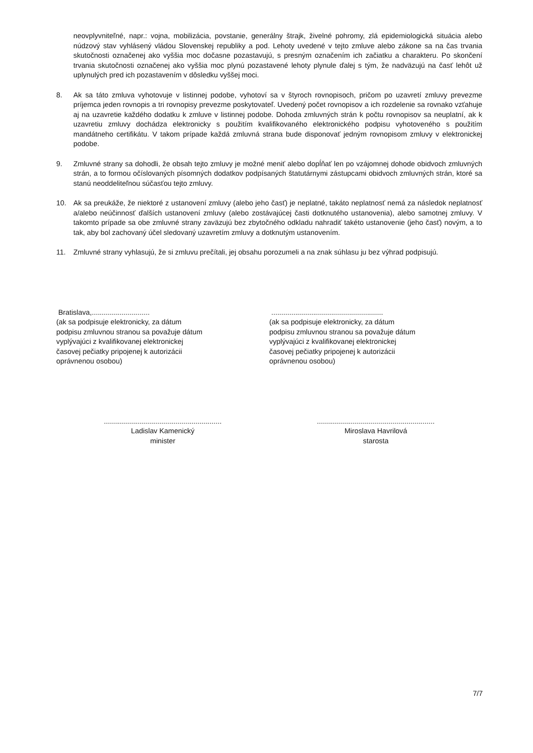neovplyvniteľné, napr.: vojna, mobilizácia, povstanie, generálny štrajk, živelné pohromy, zlá epidemiologická situácia alebo núdzový stav vyhlásený vládou Slovenskej republiky a pod. Lehoty uvedené v tejto zmluve alebo zákone sa na čas trvania skutočnosti označenej ako vyššia moc dočasne pozastavujú, s presným označením ich začiatku a charakteru. Po skončení trvania skutočnosti označenej ako vyššia moc plynú pozastavené lehoty plynule ďalej s tým, že nadväzujú na časť lehôt už uplynulých pred ich pozastavením v dôsledku vyššej moci.
8. Ak sa táto zmluva vyhotovuje v listinnej podobe, vyhotoví sa v štyroch rovnopisoch, pričom po uzavretí zmluvy prevezme príjemca jeden rovnopis a tri rovnopisy prevezme poskytovateľ. Uvedený počet rovnopisov a ich rozdelenie sa rovnako vzťahuje aj na uzavretie každého dodatku k zmluve v listinnej podobe. Dohoda zmluvných strán k počtu rovnopisov sa neuplatní, ak k uzavretiu zmluvy dochádza elektronicky s použitím kvalifikovaného elektronického podpisu vyhotoveného s použitím mandátneho certifikátu. V takom prípade každá zmluvná strana bude disponovať jedným rovnopisom zmluvy v elektronickej podobe.
9. Zmluvné strany sa dohodli, že obsah tejto zmluvy je možné meniť alebo dopĺňať len po vzájomnej dohode obidvoch zmluvných strán, a to formou očíslovaných písomných dodatkov podpísaných štatutárnymi zástupcami obidvoch zmluvných strán, ktoré sa stanú neoddeliteľnou súčasťou tejto zmluvy.
10. Ak sa preukáže, že niektoré z ustanovení zmluvy (alebo jeho časť) je neplatné, takáto neplatnosť nemá za následok neplatnosť a/alebo neúčinnosť ďalších ustanovení zmluvy (alebo zostávajúcej časti dotknutého ustanovenia), alebo samotnej zmluvy. V takomto prípade sa obe zmluvné strany zaväzujú bez zbytočného odkladu nahradiť takéto ustanovenie (jeho časť) novým, a to tak, aby bol zachovaný účel sledovaný uzavretím zmluvy a dotknutým ustanovením.
11. Zmluvné strany vyhlasujú, že si zmluvu prečítali, jej obsahu porozumeli a na znak súhlasu ju bez výhrad podpisujú.
Bratislava,.............................
(ak sa podpisuje elektronicky, za dátum
podpisu zmluvnou stranou sa považuje dátum
vyplývajúci z kvalifikovanej elektronickej
časovej pečiatky pripojenej k autorizácii
oprávnenou osobou)
........................................................
(ak sa podpisuje elektronicky, za dátum
podpisu zmluvnou stranou sa považuje dátum
vyplývajúci z kvalifikovanej elektronickej
časovej pečiatky pripojenej k autorizácii
oprávnenou osobou)
...........................................................
Ladislav Kamenický
minister
...........................................................
Miroslava Havrilová
starosta
7/7